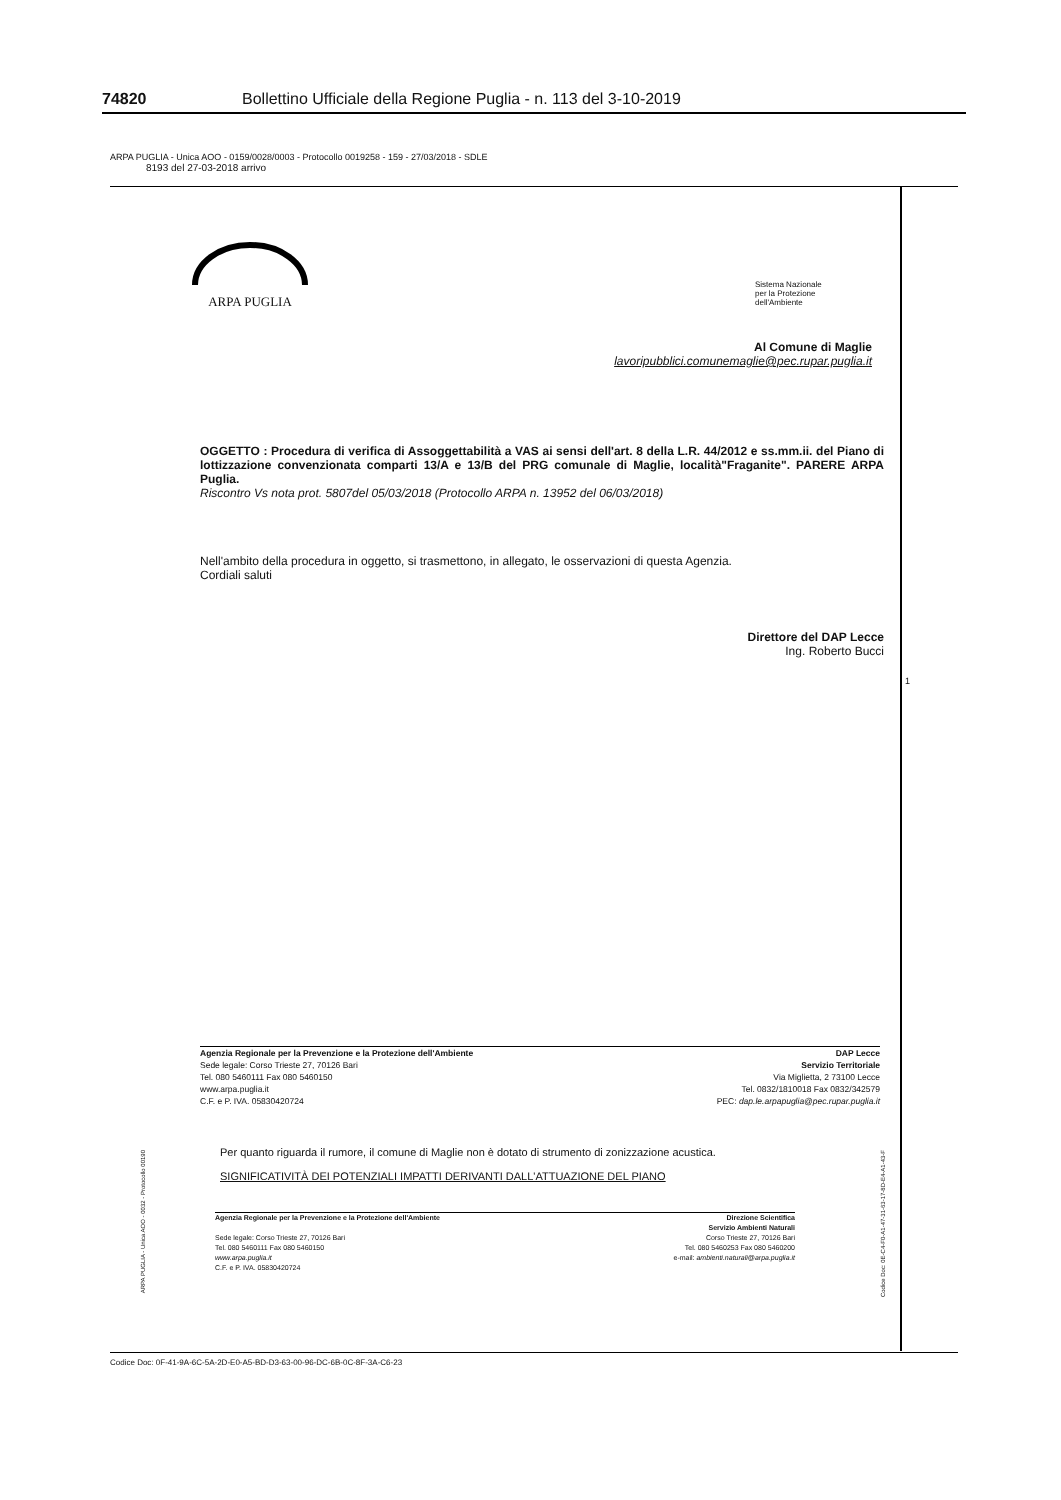74820 Bollettino Ufficiale della Regione Puglia - n. 113 del 3-10-2019
ARPA PUGLIA - Unica AOO - 0159/0028/0003 - Protocollo 0019258 - 159 - 27/03/2018 - SDLE
8193 del 27-03-2018 arrivo
ARPA PUGLIA
Sistema Nazionale
per la Protezione
dell'Ambiente
Al Comune di Maglie
lavoripubblici.comunemaglie@pec.rupar.puglia.it
OGGETTO : Procedura di verifica di Assoggettabilità a VAS ai sensi dell'art. 8 della L.R. 44/2012 e ss.mm.ii. del Piano di lottizzazione convenzionata comparti 13/A e 13/B del PRG comunale di Maglie, località"Fraganite". PARERE ARPA Puglia.
Riscontro Vs nota prot. 5807del 05/03/2018 (Protocollo ARPA n. 13952 del 06/03/2018)
Nell'ambito della procedura in oggetto, si trasmettono, in allegato, le osservazioni di questa Agenzia.
Cordiali saluti
Direttore del DAP Lecce
Ing. Roberto Bucci
1
Agenzia Regionale per la Prevenzione e la Protezione dell'Ambiente
Sede legale: Corso Trieste 27, 70126 Bari
Tel. 080 5460111 Fax 080 5460150
www.arpa.puglia.it
C.F. e P. IVA. 05830420724
DAP Lecce
Servizio Territoriale
Via Miglietta, 2 73100 Lecce
Tel. 0832/1810018 Fax 0832/342579
PEC: dap.le.arpapuglia@pec.rupar.puglia.it
Per quanto riguarda il rumore, il comune di Maglie non è dotato di strumento di zonizzazione acustica.
SIGNIFICATIVITÀ DEI POTENZIALI IMPATTI DERIVANTI DALL'ATTUAZIONE DEL PIANO
Agenzia Regionale per la Prevenzione e la Protezione dell'Ambiente
Sede legale: Corso Trieste 27, 70126 Bari
Tel. 080 5460111 Fax 080 5460150
www.arpa.puglia.it
C.F. e P. IVA. 05830420724
Direzione Scientifica
Servizio Ambienti Naturali
Corso Trieste 27, 70126 Bari
Tel. 080 5460253 Fax 080 5460200
e-mail: ambienti.naturali@arpa.puglia.it
ARPA PUGLIA - Unica AOO - 0032 - Protocollo 00190
Codice Doc: 0E-C4-F0-A1-47-31-63-17-8D-E4-A1-43-F
Codice Doc: 0F-41-9A-6C-5A-2D-E0-A5-BD-D3-63-00-96-DC-6B-0C-8F-3A-C6-23